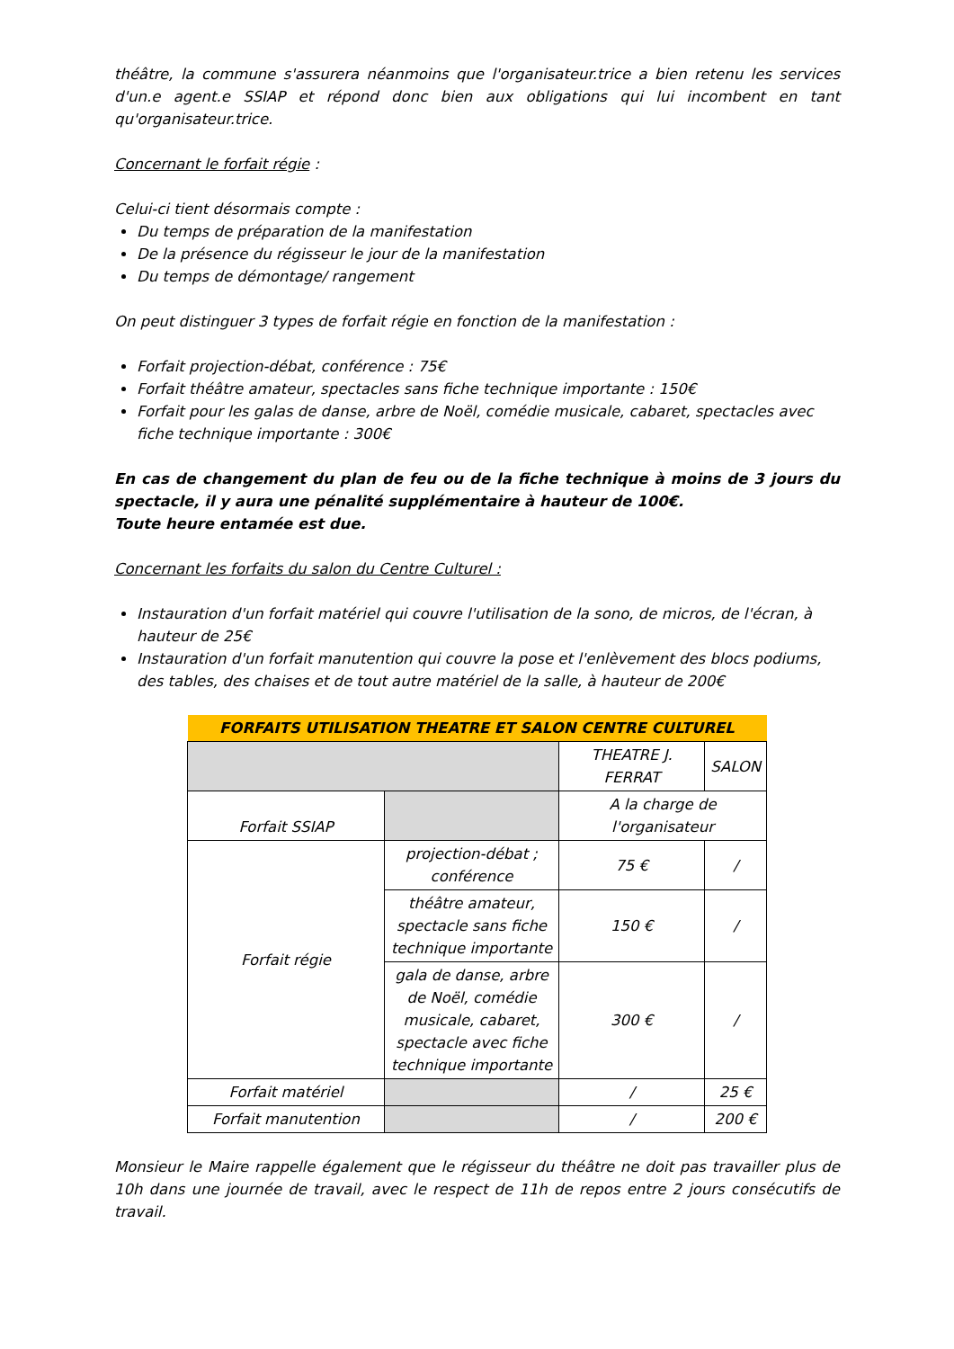théâtre, la commune s'assurera néanmoins que l'organisateur.trice a bien retenu les services d'un.e agent.e SSIAP et répond donc bien aux obligations qui lui incombent en tant qu'organisateur.trice.
Concernant le forfait régie :
Celui-ci tient désormais compte :
Du temps de préparation de la manifestation
De la présence du régisseur le jour de la manifestation
Du temps de démontage/ rangement
On peut distinguer 3 types de forfait régie en fonction de la manifestation :
Forfait projection-débat, conférence : 75€
Forfait théâtre amateur, spectacles sans fiche technique importante : 150€
Forfait pour les galas de danse, arbre de Noël, comédie musicale, cabaret, spectacles avec fiche technique importante : 300€
En cas de changement du plan de feu ou de la fiche technique à moins de 3 jours du spectacle, il y aura une pénalité supplémentaire à hauteur de 100€.
Toute heure entamée est due.
Concernant les forfaits du salon du Centre Culturel :
Instauration d'un forfait matériel qui couvre l'utilisation de la sono, de micros, de l'écran, à hauteur de 25€
Instauration d'un forfait manutention qui couvre la pose et l'enlèvement des blocs podiums, des tables, des chaises et de tout autre matériel de la salle, à hauteur de 200€
| FORFAITS UTILISATION THEATRE ET SALON CENTRE CULTUREL | | | |
| --- | --- | --- | --- |
| | | THEATRE J. FERRAT | SALON |
| Forfait SSIAP | | A la charge de l'organisateur | |
| Forfait régie | projection-débat ; conférence | 75 € | / |
| | théâtre amateur, spectacle sans fiche technique importante | 150 € | / |
| | gala de danse, arbre de Noël, comédie musicale, cabaret, spectacle avec fiche technique importante | 300 € | / |
| Forfait matériel | | / | 25 € |
| Forfait manutention | | / | 200 € |
Monsieur le Maire rappelle également que le régisseur du théâtre ne doit pas travailler plus de 10h dans une journée de travail, avec le respect de 11h de repos entre 2 jours consécutifs de travail.